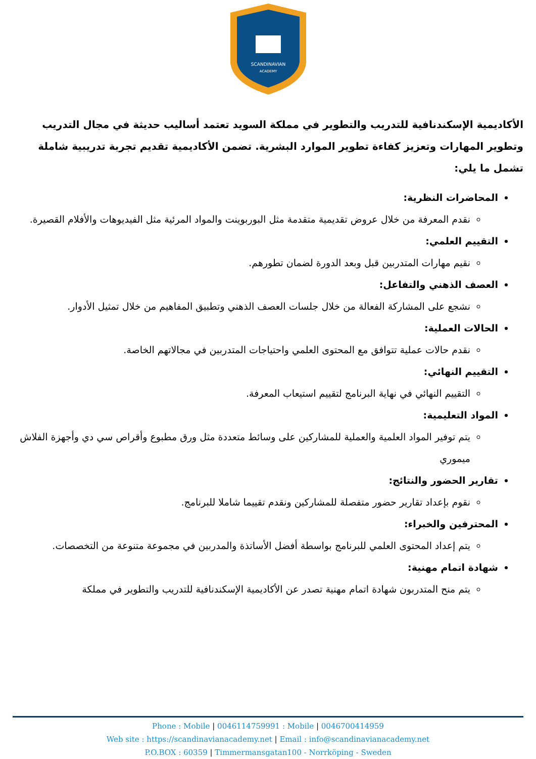SCANDINAVIAN
ACADEMY
الأكاديمية الإسكندنافية للتدريب والتطوير في مملكة السويد تعتمد أساليب حديثة في مجال التدريب وتطوير المهارات وتعزيز كفاءة تطوير الموارد البشرية. تضمن الأكاديمية تقديم تجربة تدريبية شاملة تشمل ما يلي:
المحاضرات النظرية:
نقدم المعرفة من خلال عروض تقديمية متقدمة مثل البوربوينت والمواد المرئية مثل الفيديوهات والأفلام القصيرة.
التقييم العلمي:
نقيم مهارات المتدربين قبل وبعد الدورة لضمان تطورهم.
العصف الذهني والتفاعل:
نشجع على المشاركة الفعالة من خلال جلسات العصف الذهني وتطبيق المفاهيم من خلال تمثيل الأدوار.
الحالات العملية:
نقدم حالات عملية تتوافق مع المحتوى العلمي واحتياجات المتدربين في مجالاتهم الخاصة.
التقييم النهائي:
التقييم النهائي في نهاية البرنامج لتقييم استيعاب المعرفة.
المواد التعليمية:
يتم توفير المواد العلمية والعملية للمشاركين على وسائط متعددة مثل ورق مطبوع وأقراص سي دي وأجهزة الفلاش ميموري
تقارير الحضور والنتائج:
نقوم بإعداد تقارير حضور متفصلة للمشاركين ونقدم تقييما شاملا للبرنامج.
المحترفين والخبراء:
يتم إعداد المحتوى العلمي للبرنامج بواسطة أفضل الأساتذة والمدربين في مجموعة متنوعة من التخصصات.
شهادة اتمام مهنية:
يتم منح المتدربون شهادة اتمام مهنية تصدر عن الأكاديمية الإسكندنافية للتدريب والتطوير في مملكة
Phone : Mobile | 0046114759991 : Mobile | 0046700414959
Web site : https://scandinavianacademy.net | Email : info@scandinavianacademy.net
P.O.BOX : 60359 | Timmermansgatan100 - Norrköping - Sweden